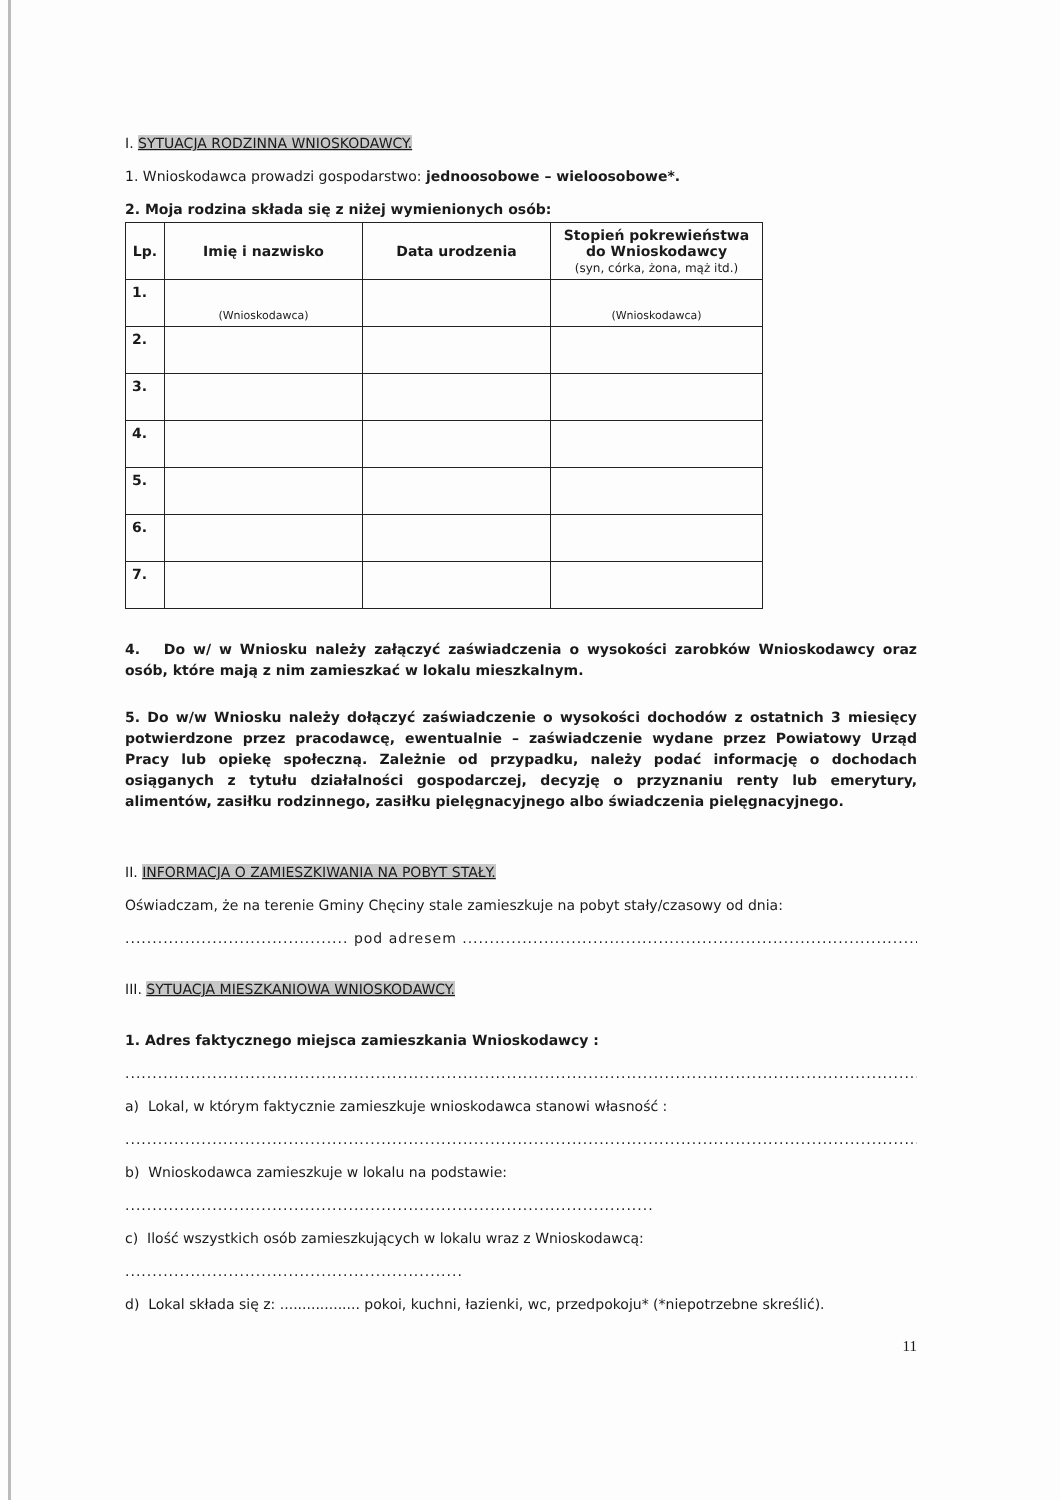I. SYTUACJA RODZINNA WNIOSKODAWCY.
1. Wnioskodawca prowadzi gospodarstwo: jednoosobowe – wieloosobowe*.
2. Moja rodzina składa się z niżej wymienionych osób:
| Lp. | Imię i nazwisko | Data urodzenia | Stopień pokrewieństwa do Wnioskodawcy (syn, córka, żona, mąż itd.) |
| --- | --- | --- | --- |
| 1. | (Wnioskodawca) | | (Wnioskodawca) |
| 2. | | | |
| 3. | | | |
| 4. | | | |
| 5. | | | |
| 6. | | | |
| 7. | | | |
4. Do w/ w Wniosku należy załączyć zaświadczenia o wysokości zarobków Wnioskodawcy oraz osób, które mają z nim zamieszkać w lokalu mieszkalnym.
5. Do w/w Wniosku należy dołączyć zaświadczenie o wysokości dochodów z ostatnich 3 miesięcy potwierdzone przez pracodawcę, ewentualnie – zaświadczenie wydane przez Powiatowy Urząd Pracy lub opiekę społeczną. Zależnie od przypadku, należy podać informację o dochodach osiąganych z tytułu działalności gospodarczej, decyzję o przyznaniu renty lub emerytury, alimentów, zasiłku rodzinnego, zasiłku pielęgnacyjnego albo świadczenia pielęgnacyjnego.
II. INFORMACJA O ZAMIESZKIWANIA NA POBYT STAŁY.
Oświadczam, że na terenie Gminy Chęciny stale zamieszkuje na pobyt stały/czasowy od dnia:
......................................... pod adresem ..........................................................................................................
III. SYTUACJA MIESZKANIOWA WNIOSKODAWCY.
1. Adres faktycznego miejsca zamieszkania Wnioskodawcy :
.......................................................................................................................................................
a) Lokal, w którym faktycznie zamieszkuje wnioskodawca stanowi własność :
.......................................................................................................................................................
b) Wnioskodawca zamieszkuje w lokalu na podstawie:
.................................................................................................
c) Ilość wszystkich osób zamieszkujących w lokalu wraz z Wnioskodawcą:
..............................................................
d) Lokal składa się z: .................. pokoi, kuchni, łazienki, wc, przedpokoju* (*niepotrzebne skreślić).
11